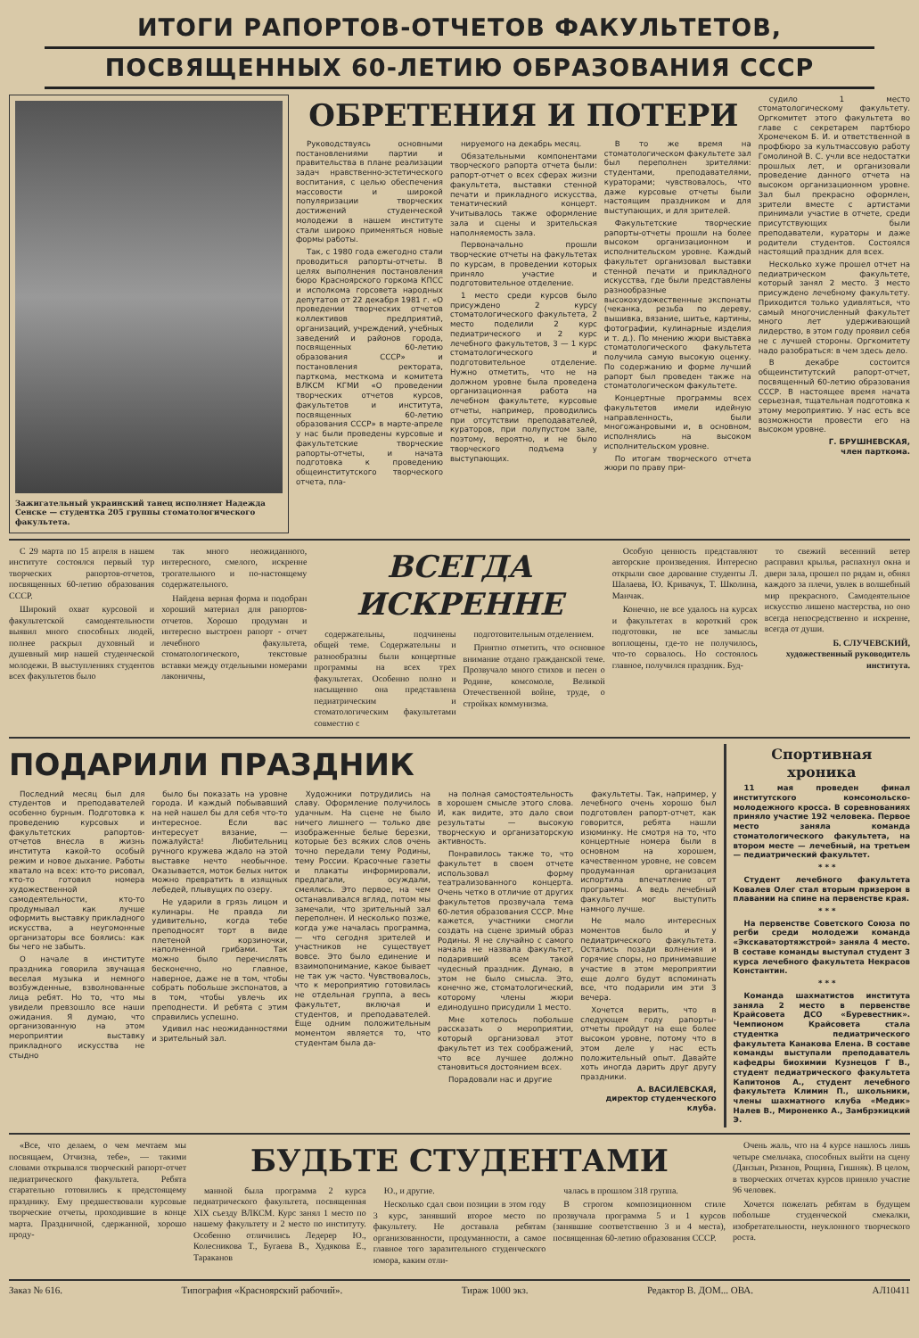ИТОГИ РАПОРТОВ-ОТЧЕТОВ ФАКУЛЬТЕТОВ,
ПОСВЯЩЕННЫХ 60-ЛЕТИЮ ОБРАЗОВАНИЯ СССР
Зажигательный украинский танец исполняет Надежда Сенске — студентка 205 группы стоматологического факультета.
ОБРЕТЕНИЯ И ПОТЕРИ
Руководствуясь основными постановлениями партии и правительства в плане реализации задач нравственно-эстетического воспитания, с целью обеспечения массовости и широкой популяризации творческих достижений студенческой молодежи в нашем институте стали широко применяться новые формы работы.
Так, с 1980 года ежегодно стали проводиться рапорты-отчеты. В целях выполнения постановления бюро Красноярского горкома КПСС и исполкома горсовета народных депутатов от 22 декабря 1981 г. «О проведении творческих отчетов коллективов предприятий, организаций, учреждений, учебных заведений и районов города, посвященных 60-летию образования СССР» и постановления ректората, парткома, месткома и комитета ВЛКСМ КГМИ «О проведении творческих отчетов курсов, факультетов и института, посвященных 60-летию образования СССР» в марте-апреле у нас были проведены курсовые и факультетские творческие рапорты-отчеты, и начата подготовка к проведению общеинститутского творческого отчета, пла-
нируемого на декабрь месяц.
Обязательными компонентами творческого рапорта отчета были: рапорт-отчет о всех сферах жизни факультета, выставки стенной печати и прикладного искусства, тематический концерт. Учитывалось также оформление зала и сцены и зрительская наполняемость зала.
Первоначально прошли творческие отчеты на факультетах по курсам, в проведении которых приняло участие и подготовительное отделение.
1 место среди курсов было присуждено 2 курсу стоматологического факультета, 2 место поделили 2 курс педиатрического и 2 курс лечебного факультетов, 3 — 1 курс стоматологического и подготовительное отделение. Нужно отметить, что не на должном уровне была проведена организационная работа на лечебном факультете, курсовые отчеты, например, проводились при отсутствии преподавателей, кураторов, при полупустом зале, поэтому, вероятно, и не было творческого подъема у выступающих.
В то же время на стоматологическом факультете зал был переполнен зрителями: студентами, преподавателями, кураторами; чувствовалось, что даже курсовые отчеты были настоящим праздником и для выступающих, и для зрителей.
Факультетские творческие рапорты-отчеты прошли на более высоком организационном и исполнительском уровне. Каждый факультет организовал выставки стенной печати и прикладного искусства, где были представлены разнообразные высокохудожественные экспонаты (чеканка, резьба по дереву, вышивка, вязание, шитье, картины, фотографии, кулинарные изделия и т. д.). По мнению жюри выставка стоматологического факультета получила самую высокую оценку. По содержанию и форме лучший рапорт был проведен также на стоматологическом факультете.
Концертные программы всех факультетов имели идейную направленность, были многожанровыми и, в основном, исполнялись на высоком исполнительском уровне.
По итогам творческого отчета жюри по праву при-
судило 1 место стоматологическому факультету. Оргкомитет этого факультета во главе с секретарем партбюро Хромечеком Б. И. и ответственной в профбюро за культмассовую работу Гомолиной В. С. учли все недостатки прошлых лет, и организовали проведение данного отчета на высоком организационном уровне. Зал был прекрасно оформлен, зрители вместе с артистами принимали участие в отчете, среди присутствующих были преподаватели, кураторы и даже родители студентов. Состоялся настоящий праздник для всех.
Несколько хуже прошел отчет на педиатрическом факультете, который занял 2 место. 3 место присуждено лечебному факультету. Приходится только удивляться, что самый многочисленный факультет много лет удерживающий лидерство, в этом году проявил себя не с лучшей стороны. Оргкомитету надо разобраться: в чем здесь дело.
В декабре состоится общеинститутский рапорт-отчет, посвященный 60-летию образования СССР. В настоящее время начата серьезная, тщательная подготовка к этому мероприятию. У нас есть все возможности провести его на высоком уровне.
Г. БРУШНЕВСКАЯ,
член парткома.
С 29 марта по 15 апреля в нашем институте состоялся первый тур творческих рапортов-отчетов, посвященных 60-летию образования СССР.
Широкий охват курсовой и факультетской самодеятельности выявил много способных людей, полнее раскрыл духовный и душевный мир нашей студенческой молодежи. В выступлениях студентов всех факультетов было
так много неожиданного, интересного, смелого, искренне трогательного и по-настоящему содержательного.
Найдена верная форма и подобран хороший материал для рапортов-отчетов. Хорошо продуман и интересно выстроен рапорт - отчет лечебного факультета, стоматологического, текстовые вставки между отдельными номерами лаконичны,
ВСЕГДА ИСКРЕННЕ
содержательны, подчинены общей теме. Содержательны и разнообразны были концертные программы на всех трех факультетах. Особенно полно и насыщенно она представлена педиатрическим и стоматологическим факультетами совместно с
подготовительным отделением.
Приятно отметить, что основное внимание отдано гражданской теме. Прозвучало много стихов и песен о Родине, комсомоле, Великой Отечественной войне, труде, о стройках коммунизма.
Особую ценность представляют авторские произведения. Интересно открыли свое дарование студенты Л. Шалаева, Ю. Кривачук, Т. Школина, Манчак.
Конечно, не все удалось на курсах и факультетах в короткий срок подготовки, не все замыслы воплощены, где-то не получилось, что-то сорвалось. Но состоялось главное, получился праздник. Буд-
то свежий весенний ветер расправил крылья, распахнул окна и двери зала, прошел по рядам и, обнял каждого за плечи, увлек в волшебный мир прекрасного. Самодеятельное искусство лишено мастерства, но оно всегда непосредственно и искренне, всегда от души.
Б. СЛУЧЕВСКИЙ,
художественный руководитель института.
ПОДАРИЛИ ПРАЗДНИК
Последний месяц был для студентов и преподавателей особенно бурным. Подготовка к проведению курсовых и факультетских рапортов-отчетов внесла в жизнь института какой-то особый режим и новое дыхание. Работы хватало на всех: кто-то рисовал, кто-то готовил номера художественной самодеятельности, кто-то продумывал как лучше оформить выставку прикладного искусства, а неугомонные организаторы все боялись: как бы чего не забыть.
О начале в институте праздника говорила звучащая веселая музыка и немного возбужденные, взволнованные лица ребят. Но то, что мы увидели превзошло все наши ожидания. Я думаю, что организованную на этом мероприятии выставку прикладного искусства не стыдно
было бы показать на уровне города. И каждый побывавший на ней нашел бы для себя что-то интересное. Если вас интересует вязание, — пожалуйста! Любительниц ручного кружева ждало на этой выставке нечто необычное. Оказывается, моток белых ниток можно превратить в изящных лебедей, плывущих по озеру.
Не ударили в грязь лицом и кулинары. Не правда ли удивительно, когда тебе преподносят торт в виде плетеной корзиночки, наполненной грибами. Так можно было перечислять бесконечно, но главное, наверное, даже не в том, чтобы собрать побольше экспонатов, а в том, чтобы увлечь их преподнести. И ребята с этим справились успешно.
Удивил нас неожиданностями и зрительный зал.
Художники потрудились на славу. Оформление получилось удачным. На сцене не было ничего лишнего — только две изображенные белые березки, которые без всяких слов очень точно передали тему Родины, тему России. Красочные газеты и плакаты информировали, предлагали, осуждали, смеялись. Это первое, на чем останавливался вгляд, потом мы замечали, что зрительный зал переполнен. И несколько позже, когда уже началась программа, — что сегодня зрителей и участников не существует вовсе. Это было единение и взаимопонимание, какое бывает не так уж часто. Чувствовалось, что к мероприятию готовилась не отдельная группа, а весь факультет, включая и студентов, и преподавателей. Еще одним положительным моментом является то, что студентам была да-
на полная самостоятельность в хорошем смысле этого слова. И, как видите, это дало свои результаты — высокую творческую и организаторскую активность.
Понравилось также то, что факультет в своем отчете использовал форму театрализованного концерта. Очень четко в отличие от других факультетов прозвучала тема 60-летия образования СССР. Мне кажется, участники смогли создать на сцене зримый образ Родины. Я не случайно с самого начала не назвала факультет, подаривший всем такой чудесный праздник. Думаю, в этом не было смысла. Это, конечно же, стоматологический, которому члены жюри единодушно присудили 1 место.
Мне хотелось побольше рассказать о мероприятии, который организовал этот факультет из тех соображений, что все лучшее должно становиться достоянием всех.
Порадовали нас и другие
факультеты. Так, например, у лечебного очень хорошо был подготовлен рапорт-отчет, как говорится, ребята нашли изюминку. Не смотря на то, что концертные номера были в основном на хорошем, качественном уровне, не совсем продуманная организация испортила впечатление от программы. А ведь лечебный факультет мог выступить намного лучше.
Не мало интересных моментов было и у педиатрического факультета. Остались позади волнения и горячие споры, но принимавшие участие в этом мероприятии еще долго будут вспоминать все, что подарили им эти 3 вечера.
Хочется верить, что в следующем году рапорты-отчеты пройдут на еще более высоком уровне, потому что в этом деле у нас есть положительный опыт. Давайте хоть иногда дарить друг другу праздники.
А. ВАСИЛЕВСКАЯ,
директор студенческого клуба.
Спортивная хроника
11 мая проведен финал институтского комсомольско-молодежного кросса. В соревнованиях приняло участие 192 человека. Первое место заняла команда стоматологического факультета, на втором месте — лечебный, на третьем — педиатрический факультет.
* * *
Студент лечебного факультета Ковалев Олег стал вторым призером в плавании на спине на первенстве края.
* * *
На первенстве Советского Союза по регби среди молодежи команда «Экскаватортяжстрой» заняла 4 место. В составе команды выступал студент 3 курса лечебного факультета Некрасов Константин.
* * *
Команда шахматистов института заняла 2 место в первенстве Крайсовета ДСО «Буревестник». Чемпионом Крайсовета стала студентка педиатрического факультета Канакова Елена. В составе команды выступали преподаватель кафедры биохимии Кузнецов Г В., студент педиатрического факультета Капитонов А., студент лечебного факультета Климин П., школьники, члены шахматного клуба «Медик» Налев В., Мироненко А., Замбрэкицкий Э.
«Все, что делаем, о чем мечтаем мы посвящаем, Отчизна, тебе», — такими словами открывался творческий рапорт-отчет педиатрического факультета. Ребята старательно готовились к предстоящему празднику. Ему предшествовали курсовые творческие отчеты, проходившие в конце марта. Праздничной, сдержанной, хорошо проду-
БУДЬТЕ СТУДЕНТАМИ
манной была программа 2 курса педиатрического факультета, посвященная XIX съезду ВЛКСМ. Курс занял 1 место по нашему факультету и 2 место по институту. Особенно отличились Ледерер Ю., Колесникова Т., Бугаева В., Худякова Е., Тараканов
Ю., и другие.
Несколько сдал свои позиции в этом году 3 курс, занявший второе место по факультету. Не доставала ребятам организованности, продуманности, а самое главное того заразительного студенческого юмора, каким отли-
чалась в прошлом 318 группа.
В строгом композиционном стиле прозвучала программа 5 и 1 курсов (занявшие соответственно 3 и 4 места), посвященная 60-летию образования СССР.
Очень жаль, что на 4 курсе нашлось лишь четыре смельчака, способных выйти на сцену (Данзын, Рязанов, Рощина, Гишняк). В целом, в творческих отчетах курсов приняло участие 96 человек.
Хочется пожелать ребятам в будущем побольше студенческой смекалки, изобретательности, неуклонного творческого роста.
Заказ № 616. Типография «Красноярский рабочий». Тираж 1000 экз. Редактор В. ДОМ... ОВА. АЛ10411